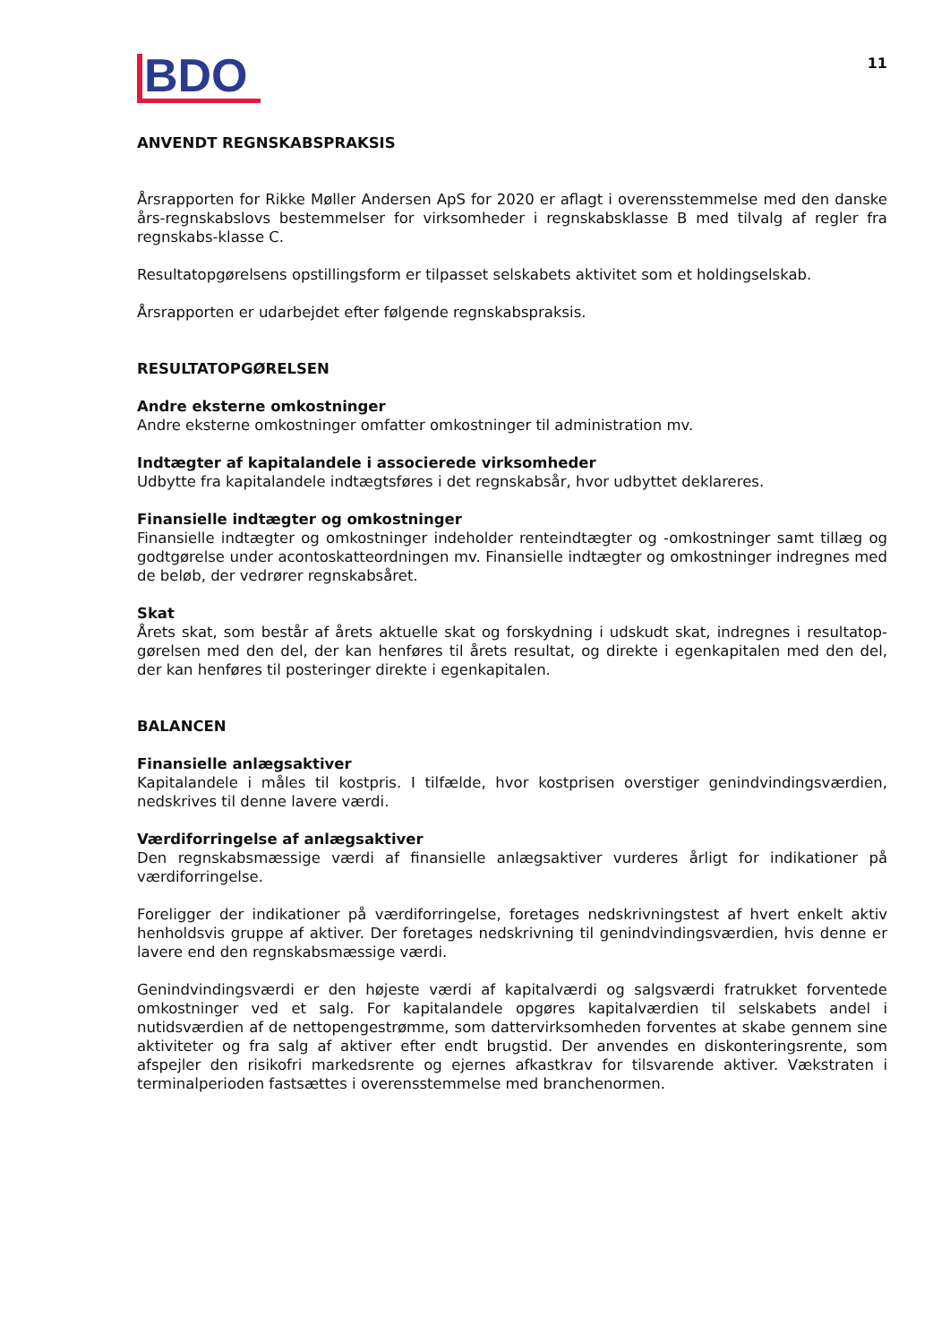BDO
11
ANVENDT REGNSKABSPRAKSIS
Årsrapporten for Rikke Møller Andersen ApS for 2020 er aflagt i overensstemmelse med den danske års-regnskabslovs bestemmelser for virksomheder i regnskabsklasse B med tilvalg af regler fra regnskabs-klasse C.
Resultatopgørelsens opstillingsform er tilpasset selskabets aktivitet som et holdingselskab.
Årsrapporten er udarbejdet efter følgende regnskabspraksis.
RESULTATOPGØRELSEN
Andre eksterne omkostninger
Andre eksterne omkostninger omfatter omkostninger til administration mv.
Indtægter af kapitalandele i associerede virksomheder
Udbytte fra kapitalandele indtægtsføres i det regnskabsår, hvor udbyttet deklareres.
Finansielle indtægter og omkostninger
Finansielle indtægter og omkostninger indeholder renteindtægter og -omkostninger samt tillæg og godtgørelse under acontoskatteordningen mv. Finansielle indtægter og omkostninger indregnes med de beløb, der vedrører regnskabsåret.
Skat
Årets skat, som består af årets aktuelle skat og forskydning i udskudt skat, indregnes i resultatop-gørelsen med den del, der kan henføres til årets resultat, og direkte i egenkapitalen med den del, der kan henføres til posteringer direkte i egenkapitalen.
BALANCEN
Finansielle anlægsaktiver
Kapitalandele i måles til kostpris. I tilfælde, hvor kostprisen overstiger genindvindingsværdien, nedskrives til denne lavere værdi.
Værdiforringelse af anlægsaktiver
Den regnskabsmæssige værdi af finansielle anlægsaktiver vurderes årligt for indikationer på værdiforringelse.
Foreligger der indikationer på værdiforringelse, foretages nedskrivningstest af hvert enkelt aktiv henholdsvis gruppe af aktiver. Der foretages nedskrivning til genindvindingsværdien, hvis denne er lavere end den regnskabsmæssige værdi.
Genindvindingsværdi er den højeste værdi af kapitalværdi og salgsværdi fratrukket forventede omkostninger ved et salg. For kapitalandele opgøres kapitalværdien til selskabets andel i nutidsværdien af de nettopengestrømme, som dattervirksomheden forventes at skabe gennem sine aktiviteter og fra salg af aktiver efter endt brugstid. Der anvendes en diskonteringsrente, som afspejler den risikofri markedsrente og ejernes afkastkrav for tilsvarende aktiver. Vækstraten i terminalperioden fastsættes i overensstemmelse med branchenormen.